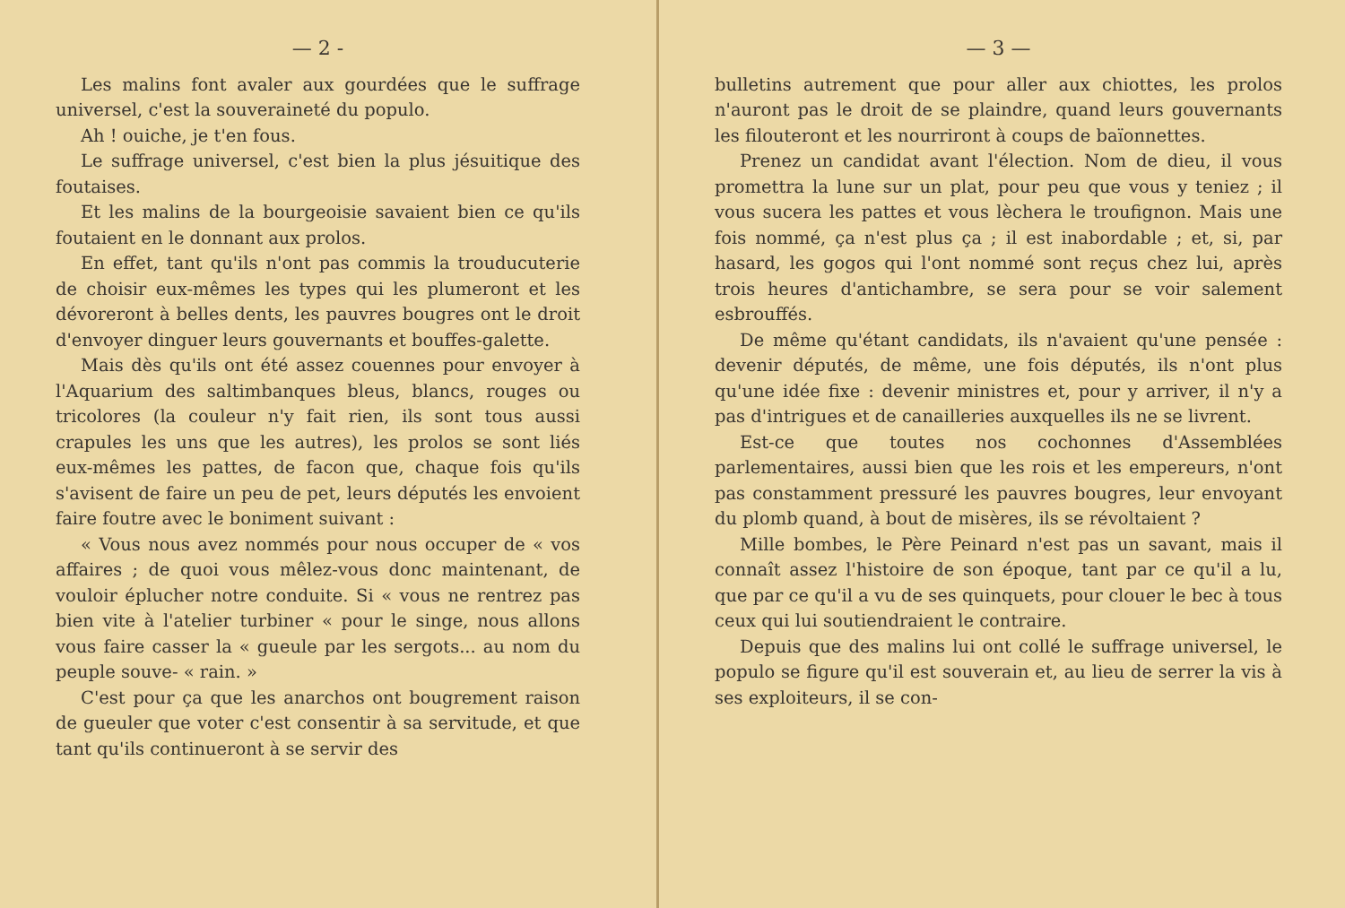— 2 -
Les malins font avaler aux gourdées que le suffrage universel, c'est la souveraineté du populo.
Ah ! ouiche, je t'en fous.
Le suffrage universel, c'est bien la plus jésuitique des foutaises.
Et les malins de la bourgeoisie savaient bien ce qu'ils foutaient en le donnant aux prolos.
En effet, tant qu'ils n'ont pas commis la trouducuterie de choisir eux-mêmes les types qui les plumeront et les dévoreront à belles dents, les pauvres bougres ont le droit d'envoyer dinguer leurs gouvernants et bouffes-galette.
Mais dès qu'ils ont été assez couennes pour envoyer à l'Aquarium des saltimbanques bleus, blancs, rouges ou tricolores (la couleur n'y fait rien, ils sont tous aussi crapules les uns que les autres), les prolos se sont liés eux-mêmes les pattes, de facon que, chaque fois qu'ils s'avisent de faire un peu de pet, leurs députés les envoient faire foutre avec le boniment suivant :
« Vous nous avez nommés pour nous occuper de « vos affaires ; de quoi vous mêlez-vous donc maintenant, de vouloir éplucher notre conduite. Si « vous ne rentrez pas bien vite à l'atelier turbiner « pour le singe, nous allons vous faire casser la « gueule par les sergots... au nom du peuple souve- « rain. »
C'est pour ça que les anarchos ont bougrement raison de gueuler que voter c'est consentir à sa servitude, et que tant qu'ils continueront à se servir des
— 3 —
bulletins autrement que pour aller aux chiottes, les prolos n'auront pas le droit de se plaindre, quand leurs gouvernants les filouteront et les nourriront à coups de baïonnettes.
Prenez un candidat avant l'élection. Nom de dieu, il vous promettra la lune sur un plat, pour peu que vous y teniez ; il vous sucera les pattes et vous lèchera le troufignon. Mais une fois nommé, ça n'est plus ça ; il est inabordable ; et, si, par hasard, les gogos qui l'ont nommé sont reçus chez lui, après trois heures d'antichambre, se sera pour se voir salement esbrouffés.
De même qu'étant candidats, ils n'avaient qu'une pensée : devenir députés, de même, une fois députés, ils n'ont plus qu'une idée fixe : devenir ministres et, pour y arriver, il n'y a pas d'intrigues et de canailleries auxquelles ils ne se livrent.
Est-ce que toutes nos cochonnes d'Assemblées parlementaires, aussi bien que les rois et les empereurs, n'ont pas constamment pressuré les pauvres bougres, leur envoyant du plomb quand, à bout de misères, ils se révoltaient ?
Mille bombes, le Père Peinard n'est pas un savant, mais il connaît assez l'histoire de son époque, tant par ce qu'il a lu, que par ce qu'il a vu de ses quinquets, pour clouer le bec à tous ceux qui lui soutiendraient le contraire.
Depuis que des malins lui ont collé le suffrage universel, le populo se figure qu'il est souverain et, au lieu de serrer la vis à ses exploiteurs, il se con-